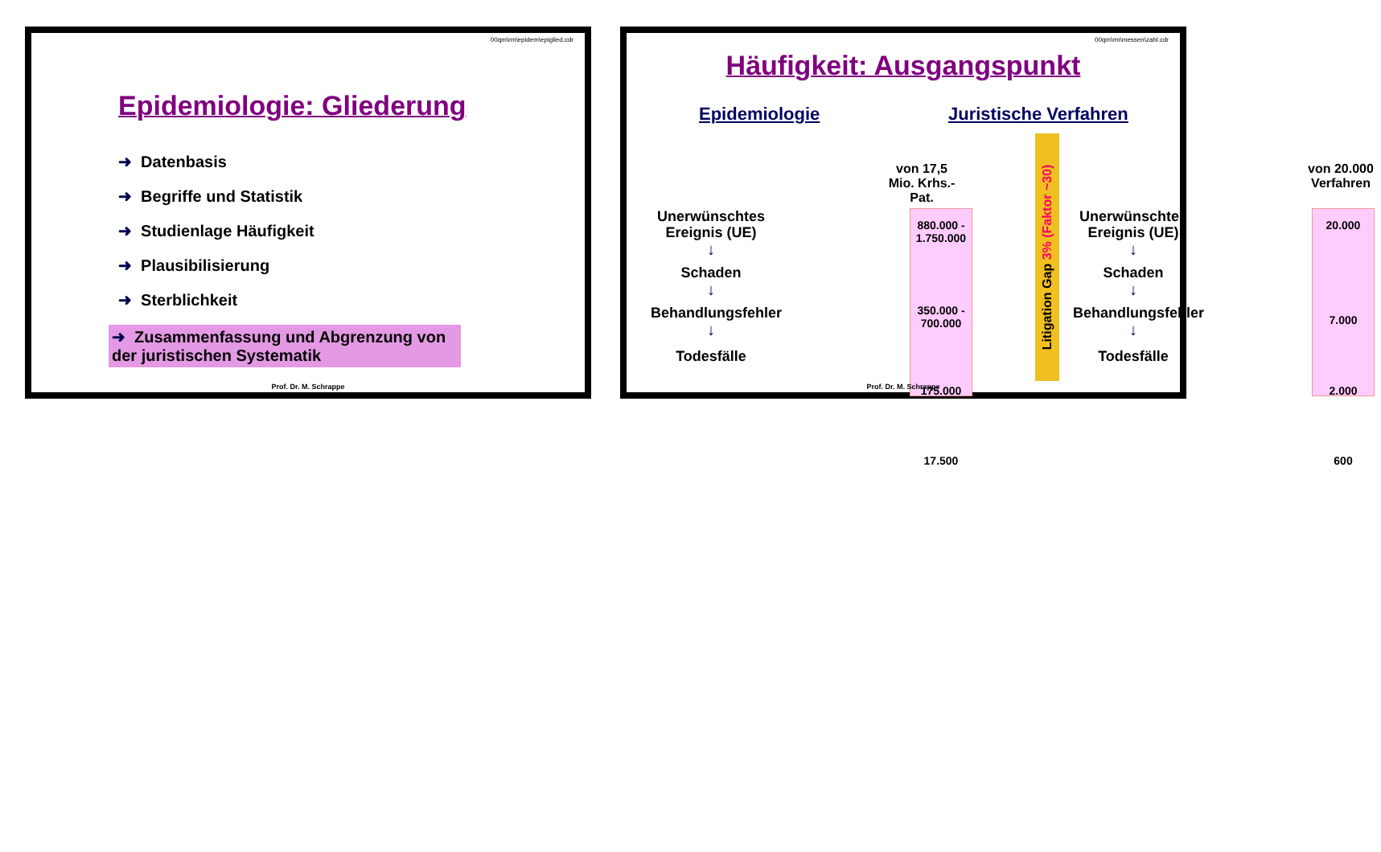00qm\rm\epidem\epiglied.cdr
Epidemiologie: Gliederung
➜ Datenbasis
➜ Begriffe und Statistik
➜ Studienlage Häufigkeit
➜ Plausibilisierung
➜ Sterblichkeit
➜ Zusammenfassung und Abgrenzung von der juristischen Systematik
Prof. Dr. M. Schrappe
00qm\rm\messen\zahl.cdr
Häufigkeit: Ausgangspunkt
Epidemiologie Juristische Verfahren
von 17,5 Mio. Krhs.-Pat.
Unerwünschtes Ereignis (UE)
↓
Schaden
↓
Behandlungsfehler
↓
Todesfälle
880.000 - 1.750.000
350.000 - 700.000
175.000
17.500
Litigation Gap 3% (Faktor ~30)
Unerwünschtes Ereignis (UE)
↓
Schaden
↓
Behandlungsfehler
↓
Todesfälle
von 20.000 Verfahren
20.000
7.000
2.000
600
Prof. Dr. M. Schrappe